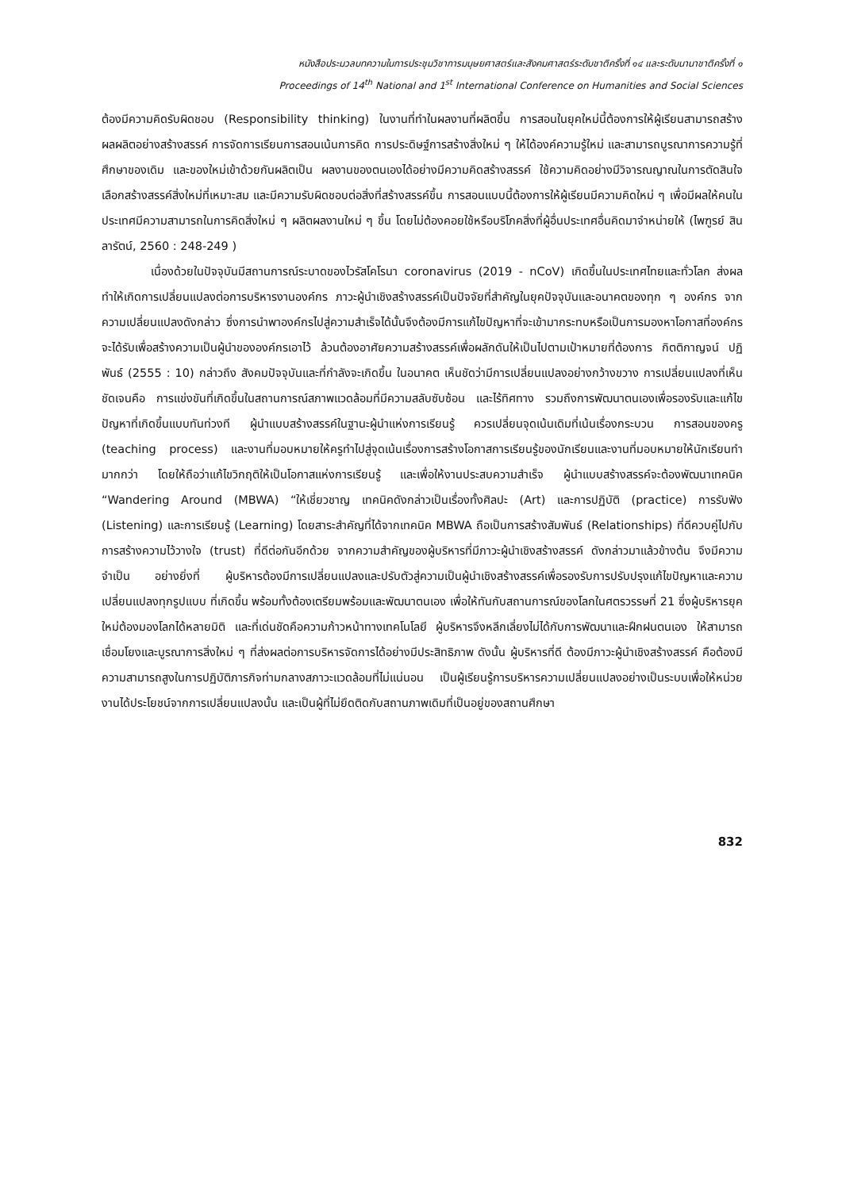หนังสือประมวลบทความในการประชุมวิชาการมนุษยศาสตร์และสังคมศาสตร์ระดับชาติครั้งที่ ๑๔ และระดับนานาชาติครั้งที่ ๑
Proceedings of 14<sup>th</sup> National and 1<sup>st</sup> International Conference on Humanities and Social Sciences
ต้องมีความคิดรับผิดชอบ (Responsibility thinking) ในงานที่ทำในผลงานที่ผลิตขึ้น การสอนในยุคใหม่นี้ต้องการให้ผู้เรียนสามารถสร้างผลผลิตอย่างสร้างสรรค์ การจัดการเรียนการสอนเน้นการคิด การประดิษฐ์การสร้างสิ่งใหม่ ๆ ให้ได้องค์ความรู้ใหม่ และสามารถบูรณาการความรู้ที่ศึกษาของเดิม และของใหม่เข้าด้วยกันผลิตเป็น ผลงานของตนเองได้อย่างมีความคิดสร้างสรรค์ ใช้ความคิดอย่างมีวิจารณญาณในการตัดสินใจเลือกสร้างสรรค์สิ่งใหม่ที่เหมาะสม และมีความรับผิดชอบต่อสิ่งที่สร้างสรรค์ขึ้น การสอนแบบนี้ต้องการให้ผู้เรียนมีความคิดใหม่ ๆ เพื่อมีผลให้คนในประเทศมีความสามารถในการคิดสิ่งใหม่ ๆ ผลิตผลงานใหม่ ๆ ขึ้น โดยไม่ต้องคอยใช้หรือบริโภคสิ่งที่ผู้อื่นประเทศอื่นคิดมาจำหน่ายให้ (ไพฑูรย์ สินลารัตน์, 2560 : 248-249 )
เนื่องด้วยในปัจจุบันมีสถานการณ์ระบาดของไวรัสโคโรนา coronavirus (2019 - nCoV) เกิดขึ้นในประเทศไทยและทั่วโลก ส่งผลทำให้เกิดการเปลี่ยนแปลงต่อการบริหารงานองค์กร ภาวะผู้นำเชิงสร้างสรรค์เป็นปัจจัยที่สำคัญในยุคปัจจุบันและอนาคตของทุก ๆ องค์กร จากความเปลี่ยนแปลงดังกล่าว ซึ่งการนำพาองค์กรไปสู่ความสำเร็จได้นั้นจึงต้องมีการแก้ไขปัญหาที่จะเข้ามากระทบหรือเป็นการมองหาโอกาสที่องค์กรจะได้รับเพื่อสร้างความเป็นผู้นำขององค์กรเอาไว้ ล้วนต้องอาศัยความสร้างสรรค์เพื่อผลักดันให้เป็นไปตามเป้าหมายที่ต้องการ กิตติกาญจน์ ปฏิพันธ์ (2555 : 10) กล่าวถึง สังคมปัจจุบันและที่กำลังจะเกิดขึ้น ในอนาคต เห็นชัดว่ามีการเปลี่ยนแปลงอย่างกว้างขวาง การเปลี่ยนแปลงที่เห็นชัดเจนคือ การแข่งขันที่เกิดขึ้นในสถานการณ์สภาพแวดล้อมที่มีความสลับซับซ้อน และไร้ทิศทาง รวมถึงการพัฒนาตนเองเพื่อรองรับและแก้ไขปัญหาที่เกิดขึ้นแบบทันท่วงที ผู้นำแบบสร้างสรรค์ในฐานะผู้นำแห่งการเรียนรู้ ควรเปลี่ยนจุดเน้นเดิมที่เน้นเรื่องกระบวน การสอนของครู (teaching process) และงานที่มอบหมายให้ครูทำไปสู่จุดเน้นเรื่องการสร้างโอกาสการเรียนรู้ของนักเรียนและงานที่มอบหมายให้นักเรียนทำมากกว่า โดยให้ถือว่าแก้ไขวิกฤติให้เป็นโอกาสแห่งการเรียนรู้ และเพื่อให้งานประสบความสำเร็จ ผู้นำแบบสร้างสรรค์จะต้องพัฒนาเทคนิค “Wandering Around (MBWA) “ให้เชี่ยวชาญ เทคนิคดังกล่าวเป็นเรื่องทั้งศิลปะ (Art) และการปฏิบัติ (practice) การรับฟัง (Listening) และการเรียนรู้ (Learning) โดยสาระสำคัญที่ได้จากเทคนิค MBWA ถือเป็นการสร้างสัมพันธ์ (Relationships) ที่ดีควบคู่ไปกับการสร้างความไว้วางใจ (trust) ที่ดีต่อกันอีกด้วย จากความสำคัญของผู้บริหารที่มีภาวะผู้นำเชิงสร้างสรรค์ ดังกล่าวมาแล้วข้างต้น จึงมีความจำเป็น อย่างยิ่งที่ ผู้บริหารต้องมีการเปลี่ยนแปลงและปรับตัวสู่ความเป็นผู้นำเชิงสร้างสรรค์เพื่อรองรับการปรับปรุงแก้ไขปัญหาและความเปลี่ยนแปลงทุกรูปแบบ ที่เกิดขึ้น พร้อมทั้งต้องเตรียมพร้อมและพัฒนาตนเอง เพื่อให้ทันกับสถานการณ์ของโลกในศตรวรรษที่ 21 ซึ่งผู้บริหารยุคใหม่ต้องมองโลกได้หลายมิติ และที่เด่นชัดคือความก้าวหน้าทางเทคโนโลยี ผู้บริหารจึงหลีกเลี่ยงไม่ได้กับการพัฒนาและฝึกฝนตนเอง ให้สามารถเชื่อมโยงและบูรณาการสิ่งใหม่ ๆ ที่ส่งผลต่อการบริหารจัดการได้อย่างมีประสิทธิภาพ ดังนั้น ผู้บริหารที่ดี ต้องมีภาวะผู้นำเชิงสร้างสรรค์ คือต้องมีความสามารถสูงในการปฏิบัติภารกิจท่ามกลางสภาวะแวดล้อมที่ไม่แน่นอน เป็นผู้เรียนรู้การบริหารความเปลี่ยนแปลงอย่างเป็นระบบเพื่อให้หน่วยงานได้ประโยชน์จากการเปลี่ยนแปลงนั้น และเป็นผู้ที่ไม่ยึดติดกับสถานภาพเดิมที่เป็นอยู่ของสถานศึกษา
832